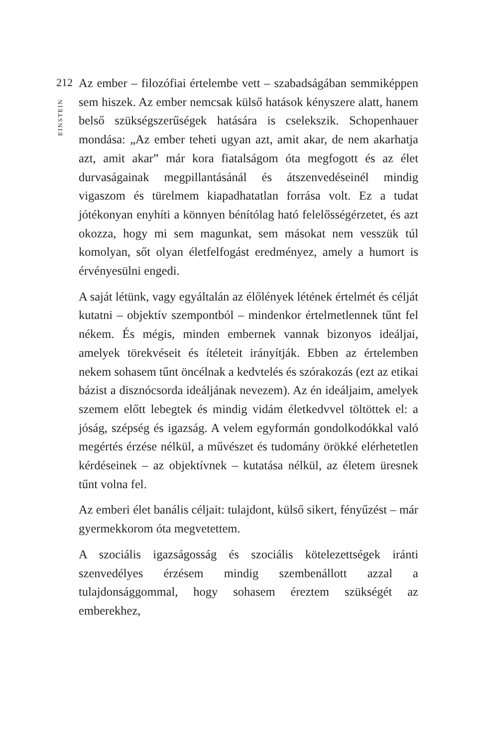212
EINSTEIN
Az ember – filozófiai értelembe vett – szabadságában semmiképpen sem hiszek. Az ember nemcsak külső hatások kényszere alatt, hanem belső szükségszerűségek hatására is cselekszik. Schopenhauer mondása: „Az ember teheti ugyan azt, amit akar, de nem akarhatja azt, amit akar” már kora fiatalságom óta megfogott és az élet durvaságainak megpillantásánál és átszenvedéseinél mindig vigaszom és türelmem kiapadhatatlan forrása volt. Ez a tudat jótékonyan enyhíti a könnyen bénítólag ható felelősségérzetet, és azt okozza, hogy mi sem magunkat, sem másokat nem vesszük túl komolyan, sőt olyan életfelfogást eredményez, amely a humort is érvényesülni engedi.
A saját létünk, vagy egyáltalán az élőlények létének értelmét és célját kutatni – objektív szempontból – mindenkor értelmetlennek tűnt fel nékem. És mégis, minden embernek vannak bizonyos ideáljai, amelyek törekvéseit és ítéleteit irányítják. Ebben az értelemben nekem sohasem tűnt öncélnak a kedvtelés és szórakozás (ezt az etikai bázist a disznócsorda ideáljának nevezem). Az én ideáljaim, amelyek szemem előtt lebegtek és mindig vidám életkedvvel töltöttek el: a jóság, szépség és igazság. A velem egyformán gondolkodókkal való megértés érzése nélkül, a művészet és tudomány örökké elérhetetlen kérdéseinek – az objektívnek – kutatása nélkül, az életem üresnek tűnt volna fel.
Az emberi élet banális céljait: tulajdont, külső sikert, fényűzést – már gyermekkorom óta megvetettem.
A szociális igazságosság és szociális kötelezettségek iránti szenvedélyes érzésem mindig szembenállott azzal a tulajdonsággommal, hogy sohasem éreztem szükségét az emberekhez,